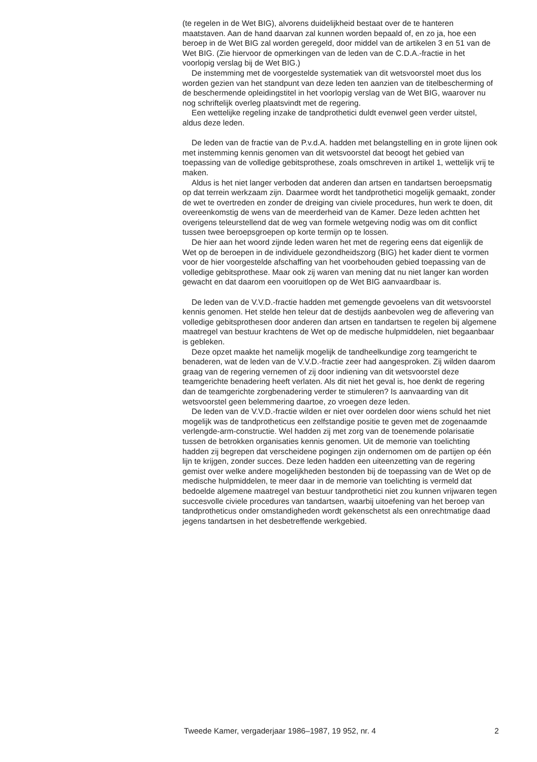(te regelen in de Wet BIG), alvorens duidelijkheid bestaat over de te hanteren maatstaven. Aan de hand daarvan zal kunnen worden bepaald of, en zo ja, hoe een beroep in de Wet BIG zal worden geregeld, door middel van de artikelen 3 en 51 van de Wet BIG. (Zie hiervoor de opmerkingen van de leden van de C.D.A.-fractie in het voorlopig verslag bij de Wet BIG.)
De instemming met de voorgestelde systematiek van dit wetsvoorstel moet dus los worden gezien van het standpunt van deze leden ten aanzien van de titelbescherming of de beschermende opleidingstitel in het voorlopig verslag van de Wet BIG, waarover nu nog schriftelijk overleg plaatsvindt met de regering.
Een wettelijke regeling inzake de tandprothetici duldt evenwel geen verder uitstel, aldus deze leden.
De leden van de fractie van de P.v.d.A. hadden met belangstelling en in grote lijnen ook met instemming kennis genomen van dit wetsvoorstel dat beoogt het gebied van toepassing van de volledige gebitsprothese, zoals omschreven in artikel 1, wettelijk vrij te maken.
Aldus is het niet langer verboden dat anderen dan artsen en tandartsen beroepsmatig op dat terrein werkzaam zijn. Daarmee wordt het tandprothetici mogelijk gemaakt, zonder de wet te overtreden en zonder de dreiging van civiele procedures, hun werk te doen, dit overeenkomstig de wens van de meerderheid van de Kamer. Deze leden achtten het overigens teleurstellend dat de weg van formele wetgeving nodig was om dit conflict tussen twee beroepsgroepen op korte termijn op te lossen.
De hier aan het woord zijnde leden waren het met de regering eens dat eigenlijk de Wet op de beroepen in de individuele gezondheidszorg (BIG) het kader dient te vormen voor de hier voorgestelde afschaffing van het voorbehouden gebied toepassing van de volledige gebitsprothese. Maar ook zij waren van mening dat nu niet langer kan worden gewacht en dat daarom een vooruitlopen op de Wet BIG aanvaardbaar is.
De leden van de V.V.D.-fractie hadden met gemengde gevoelens van dit wetsvoorstel kennis genomen. Het stelde hen teleur dat de destijds aanbevolen weg de aflevering van volledige gebitsprothesen door anderen dan artsen en tandartsen te regelen bij algemene maatregel van bestuur krachtens de Wet op de medische hulpmiddelen, niet begaanbaar is gebleken.
Deze opzet maakte het namelijk mogelijk de tandheelkundige zorg teamgericht te benaderen, wat de leden van de V.V.D.-fractie zeer had aangesproken. Zij wilden daarom graag van de regering vernemen of zij door indiening van dit wetsvoorstel deze teamgerichte benadering heeft verlaten. Als dit niet het geval is, hoe denkt de regering dan de teamgerichte zorgbenadering verder te stimuleren? Is aanvaarding van dit wetsvoorstel geen belemmering daartoe, zo vroegen deze leden.
De leden van de V.V.D.-fractie wilden er niet over oordelen door wiens schuld het niet mogelijk was de tandprotheticus een zelfstandige positie te geven met de zogenaamde verlengde-arm-constructie. Wel hadden zij met zorg van de toenemende polarisatie tussen de betrokken organisaties kennis genomen. Uit de memorie van toelichting hadden zij begrepen dat verscheidene pogingen zijn ondernomen om de partijen op één lijn te krijgen, zonder succes. Deze leden hadden een uiteenzetting van de regering gemist over welke andere mogelijkheden bestonden bij de toepassing van de Wet op de medische hulpmiddelen, te meer daar in de memorie van toelichting is vermeld dat bedoelde algemene maatregel van bestuur tandprothetici niet zou kunnen vrijwaren tegen succesvolle civiele procedures van tandartsen, waarbij uitoefening van het beroep van tandprotheticus onder omstandigheden wordt gekenschetst als een onrechtmatige daad jegens tandartsen in het desbetreffende werkgebied.
Tweede Kamer, vergaderjaar 1986–1987, 19 952, nr. 4 2